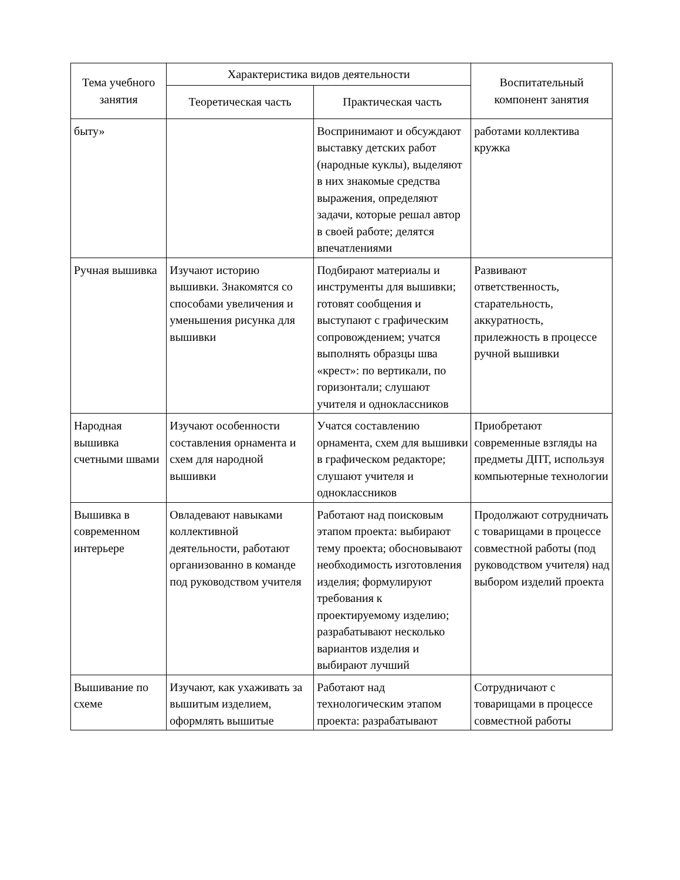| Тема учебного занятия | Характеристика видов деятельности | | Воспитательный компонент занятия |
| --- | --- | --- | --- |
| | Теоретическая часть | Практическая часть | |
| быту» | | Воспринимают и обсуждают выставку детских работ (народные куклы), выделяют в них знакомые средства выражения, определяют задачи, которые решал автор в своей работе; делятся впечатлениями | работами коллектива кружка |
| Ручная вышивка | Изучают историю вышивки. Знакомятся со способами увеличения и уменьшения рисунка для вышивки | Подбирают материалы и инструменты для вышивки; готовят сообщения и выступают с графическим сопровождением; учатся выполнять образцы шва «крест»: по вертикали, по горизонтали; слушают учителя и одноклассников | Развивают ответственность, старательность, аккуратность, прилежность в процессе ручной вышивки |
| Народная вышивка счетными швами | Изучают особенности составления орнамента и схем для народной вышивки | Учатся составлению орнамента, схем для вышивки в графическом редакторе; слушают учителя и одноклассников | Приобретают современные взгляды на предметы ДПТ, используя компьютерные технологии |
| Вышивка в современном интерьере | Овладевают навыками коллективной деятельности, работают организованно в команде под руководством учителя | Работают над поисковым этапом проекта: выбирают тему проекта; обосновывают необходимость изготовления изделия; формулируют требования к проектируемому изделию; разрабатывают несколько вариантов изделия и выбирают лучший | Продолжают сотрудничать с товарищами в процессе совместной работы (под руководством учителя) над выбором изделий проекта |
| Вышивание по схеме | Изучают, как ухаживать за вышитым изделием, оформлять вышитые | Работают над технологическим этапом проекта: разрабатывают | Сотрудничают с товарищами в процессе совместной работы |